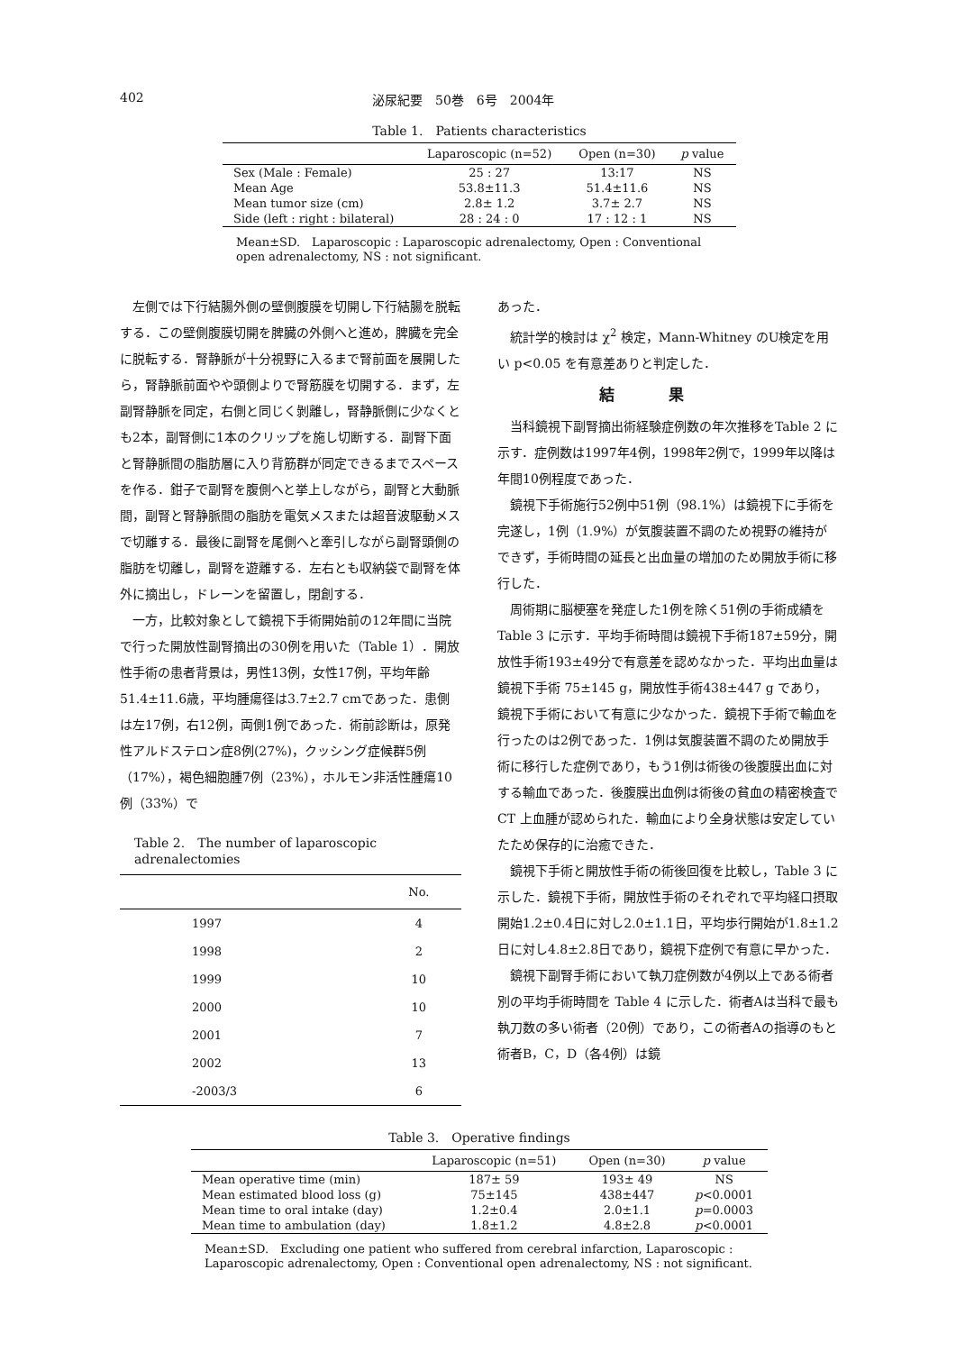402 泌尿紀要　50巻　6号　2004年
Table 1.　Patients characteristics
| | Laparoscopic (n=52) | Open (n=30) | p value |
| --- | --- | --- | --- |
| Sex (Male : Female) | 25 : 27 | 13:17 | NS |
| Mean Age | 53.8±11.3 | 51.4±11.6 | NS |
| Mean tumor size (cm) | 2.8± 1.2 | 3.7± 2.7 | NS |
| Side (left : right : bilateral) | 28 : 24 : 0 | 17 : 12 : 1 | NS |
Mean±SD.　Laparoscopic : Laparoscopic adrenalectomy, Open : Conventional open adrenalectomy, NS : not significant.
左側では下行結腸外側の壁側腹膜を切開し下行結腸を脱転する．この壁側腹膜切開を脾臓の外側へと進め，脾臓を完全に脱転する．腎静脈が十分視野に入るまで腎前面を展開したら，腎静脈前面やや頭側よりで腎筋膜を切開する．まず，左副腎静脈を同定，右側と同じく剝離し，腎静脈側に少なくとも2本，副腎側に1本のクリップを施し切断する．副腎下面と腎静脈間の脂肪層に入り背筋群が同定できるまでスペースを作る．鉗子で副腎を腹側へと挙上しながら，副腎と大動脈間，副腎と腎静脈間の脂肪を電気メスまたは超音波駆動メスで切離する．最後に副腎を尾側へと牽引しながら副腎頭側の脂肪を切離し，副腎を遊離する．左右とも収納袋で副腎を体外に摘出し，ドレーンを留置し，閉創する．
一方，比較対象として鏡視下手術開始前の12年間に当院で行った開放性副腎摘出の30例を用いた（Table 1）．開放性手術の患者背景は，男性13例，女性17例，平均年齢51.4±11.6歳，平均腫瘍径は3.7±2.7 cmであった．患側は左17例，右12例，両側1例であった．術前診断は，原発性アルドステロン症8例(27%)，クッシング症候群5例（17%），褐色細胞腫7例（23%），ホルモン非活性腫瘍10例（33%）で
Table 2.　The number of laparoscopic adrenalectomies
| | No. |
| --- | --- |
| 1997 | 4 |
| 1998 | 2 |
| 1999 | 10 |
| 2000 | 10 |
| 2001 | 7 |
| 2002 | 13 |
| -2003/3 | 6 |
あった．
統計学的検討は χ<sup>2</sup> 検定，Mann-Whitney のU検定を用い p<0.05 を有意差ありと判定した．
結果
当科鏡視下副腎摘出術経験症例数の年次推移をTable 2 に示す．症例数は1997年4例，1998年2例で，1999年以降は年間10例程度であった．
鏡視下手術施行52例中51例（98.1%）は鏡視下に手術を完遂し，1例（1.9%）が気腹装置不調のため視野の維持ができず，手術時間の延長と出血量の増加のため開放手術に移行した．
周術期に脳梗塞を発症した1例を除く51例の手術成績を Table 3 に示す．平均手術時間は鏡視下手術187±59分，開放性手術193±49分で有意差を認めなかった．平均出血量は鏡視下手術 75±145 g，開放性手術438±447 g であり，鏡視下手術において有意に少なかった．鏡視下手術で輸血を行ったのは2例であった．1例は気腹装置不調のため開放手術に移行した症例であり，もう1例は術後の後腹膜出血に対する輸血であった．後腹膜出血例は術後の貧血の精密検査でCT 上血腫が認められた．輸血により全身状態は安定していたため保存的に治癒できた．
鏡視下手術と開放性手術の術後回復を比較し，Table 3 に示した．鏡視下手術，開放性手術のそれぞれで平均経口摂取開始1.2±0.4日に対し2.0±1.1日，平均歩行開始が1.8±1.2日に対し4.8±2.8日であり，鏡視下症例で有意に早かった．
鏡視下副腎手術において執刀症例数が4例以上である術者別の平均手術時間を Table 4 に示した．術者Aは当科で最も執刀数の多い術者（20例）であり，この術者Aの指導のもと術者B，C，D（各4例）は鏡
Table 3.　Operative findings
| | Laparoscopic (n=51) | Open (n=30) | p value |
| --- | --- | --- | --- |
| Mean operative time (min) | 187± 59 | 193± 49 | NS |
| Mean estimated blood loss (g) | 75±145 | 438±447 | p <0.0001 |
| Mean time to oral intake (day) | 1.2±0.4 | 2.0±1.1 | p =0.0003 |
| Mean time to ambulation (day) | 1.8±1.2 | 4.8±2.8 | p <0.0001 |
Mean±SD.　Excluding one patient who suffered from cerebral infarction, Laparoscopic : Laparoscopic adrenalectomy, Open : Conventional open adrenalectomy, NS : not significant.